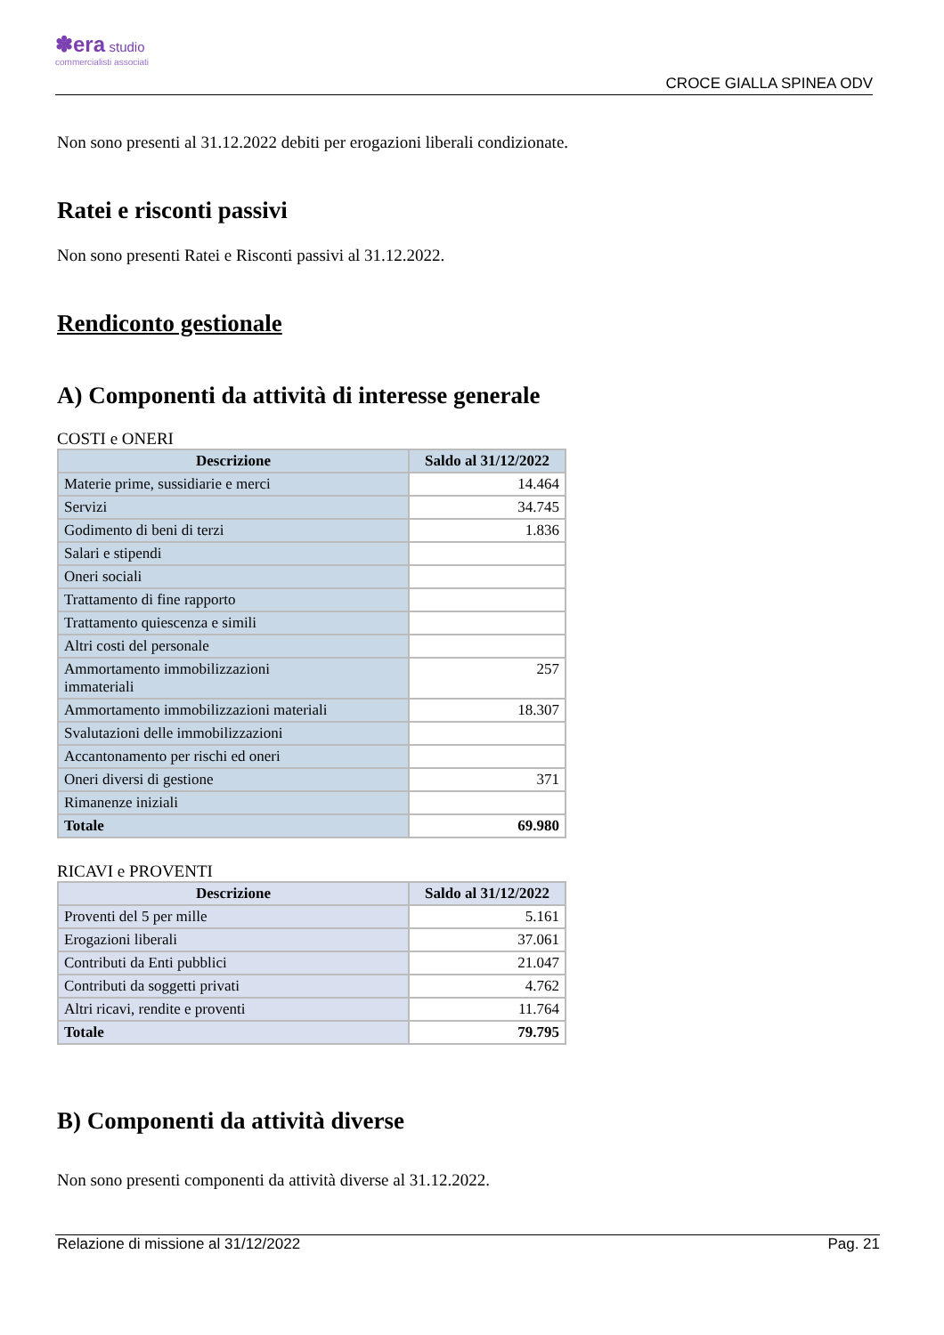✽era studio
commercialisti associati
CROCE GIALLA SPINEA ODV
Non sono presenti al 31.12.2022 debiti per erogazioni liberali condizionate.
Ratei e risconti passivi
Non sono presenti Ratei e Risconti passivi al 31.12.2022.
Rendiconto gestionale
A) Componenti da attività di interesse generale
COSTI e ONERI
| Descrizione | Saldo al 31/12/2022 |
| --- | --- |
| Materie prime, sussidiarie e merci | 14.464 |
| Servizi | 34.745 |
| Godimento di beni di terzi | 1.836 |
| Salari e stipendi | |
| Oneri sociali | |
| Trattamento di fine rapporto | |
| Trattamento quiescenza e simili | |
| Altri costi del personale | |
| Ammortamento immobilizzazioni immateriali | 257 |
| Ammortamento immobilizzazioni materiali | 18.307 |
| Svalutazioni delle immobilizzazioni | |
| Accantonamento per rischi ed oneri | |
| Oneri diversi di gestione | 371 |
| Rimanenze iniziali | |
| Totale | 69.980 |
RICAVI e PROVENTI
| Descrizione | Saldo al 31/12/2022 |
| --- | --- |
| Proventi del 5 per mille | 5.161 |
| Erogazioni liberali | 37.061 |
| Contributi da Enti pubblici | 21.047 |
| Contributi da soggetti privati | 4.762 |
| Altri ricavi, rendite e proventi | 11.764 |
| Totale | 79.795 |
B) Componenti da attività diverse
Non sono presenti componenti da attività diverse al 31.12.2022.
Relazione di missione al 31/12/2022 Pag. 21